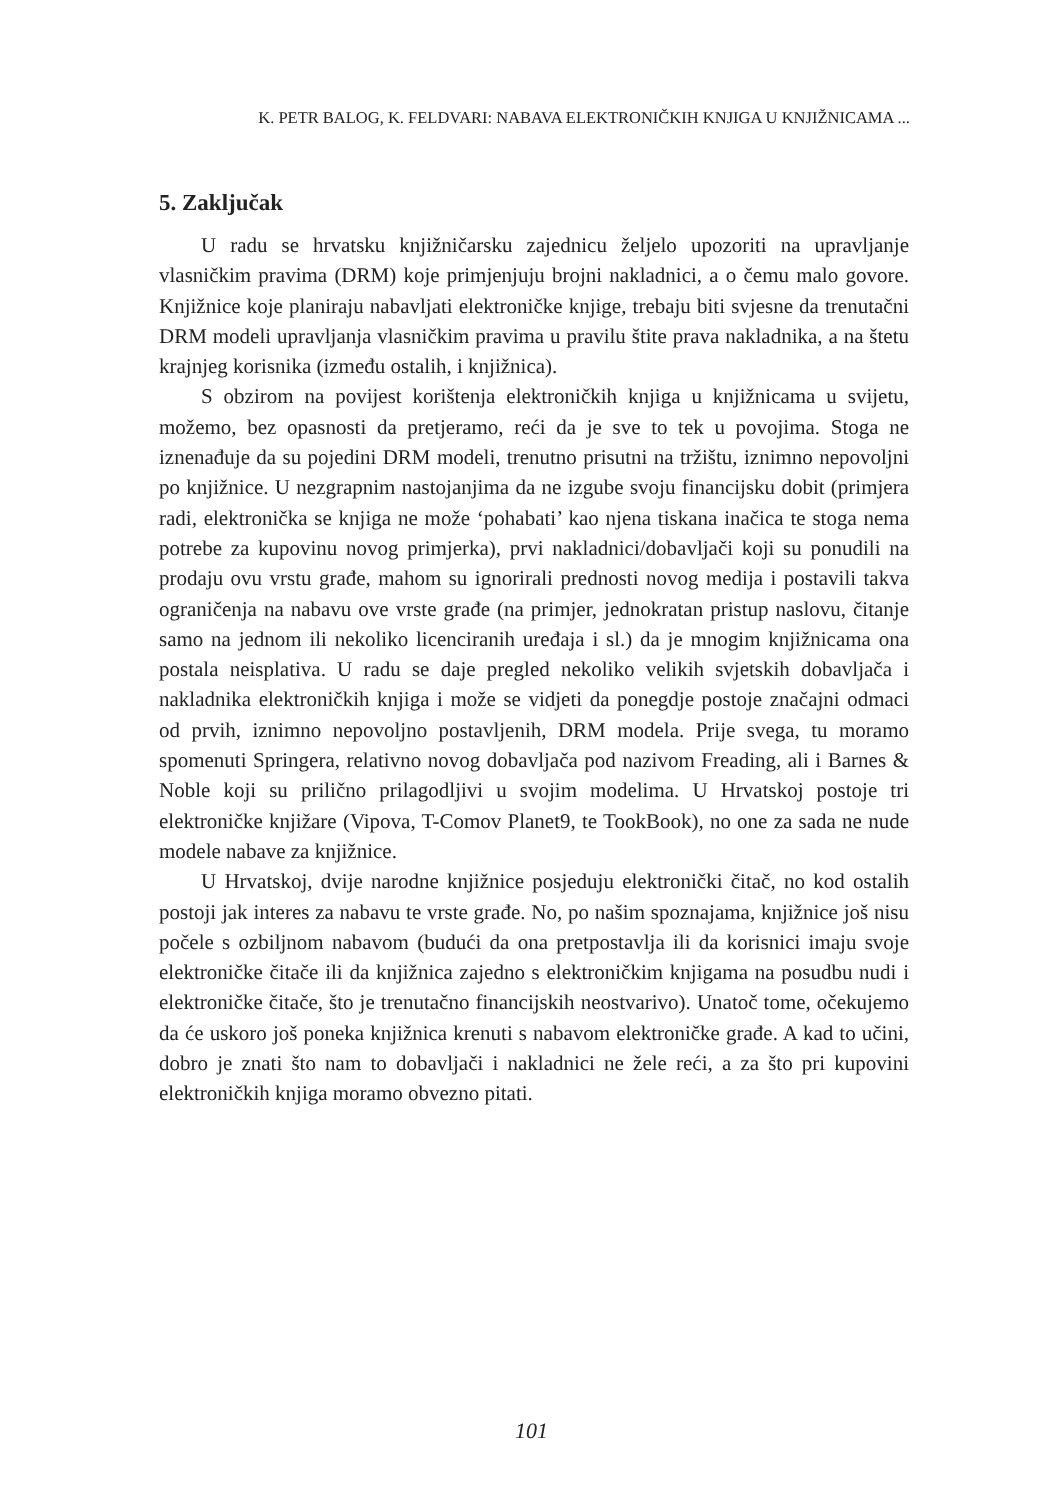K. PETR BALOG, K. FELDVARI: NABAVA ELEKTRONIČKIH KNJIGA U KNJIŽNICAMA ...
5. Zaključak
U radu se hrvatsku knjižničarsku zajednicu željelo upozoriti na upravljanje vlasničkim pravima (DRM) koje primjenjuju brojni nakladnici, a o čemu malo govore. Knjižnice koje planiraju nabavljati elektroničke knjige, trebaju biti svjesne da trenutačni DRM modeli upravljanja vlasničkim pravima u pravilu štite prava nakladnika, a na štetu krajnjeg korisnika (između ostalih, i knjižnica).
S obzirom na povijest korištenja elektroničkih knjiga u knjižnicama u svijetu, možemo, bez opasnosti da pretjeramo, reći da je sve to tek u povojima. Stoga ne iznenađuje da su pojedini DRM modeli, trenutno prisutni na tržištu, iznimno nepovoljni po knjižnice. U nezgrapnim nastojanjima da ne izgube svoju financijsku dobit (primjera radi, elektronička se knjiga ne može ‘pohabati’ kao njena tiskana inačica te stoga nema potrebe za kupovinu novog primjerka), prvi nakladnici/dobavljači koji su ponudili na prodaju ovu vrstu građe, mahom su ignorirali prednosti novog medija i postavili takva ograničenja na nabavu ove vrste građe (na primjer, jednokratan pristup naslovu, čitanje samo na jednom ili nekoliko licenciranih uređaja i sl.) da je mnogim knjižnicama ona postala neisplativa. U radu se daje pregled nekoliko velikih svjetskih dobavljača i nakladnika elektroničkih knjiga i može se vidjeti da ponegdje postoje značajni odmaci od prvih, iznimno nepovoljno postavljenih, DRM modela. Prije svega, tu moramo spomenuti Springera, relativno novog dobavljača pod nazivom Freading, ali i Barnes & Noble koji su prilično prilagodljivi u svojim modelima. U Hrvatskoj postoje tri elektroničke knjižare (Vipova, T-Comov Planet9, te TookBook), no one za sada ne nude modele nabave za knjižnice.
U Hrvatskoj, dvije narodne knjižnice posjeduju elektronički čitač, no kod ostalih postoji jak interes za nabavu te vrste građe. No, po našim spoznajama, knjižnice još nisu počele s ozbiljnom nabavom (budući da ona pretpostavlja ili da korisnici imaju svoje elektroničke čitače ili da knjižnica zajedno s elektroničkim knjigama na posudbu nudi i elektroničke čitače, što je trenutačno financijskih neostvarivo). Unatoč tome, očekujemo da će uskoro još poneka knjižnica krenuti s nabavom elektroničke građe. A kad to učini, dobro je znati što nam to dobavljači i nakladnici ne žele reći, a za što pri kupovini elektroničkih knjiga moramo obvezno pitati.
101